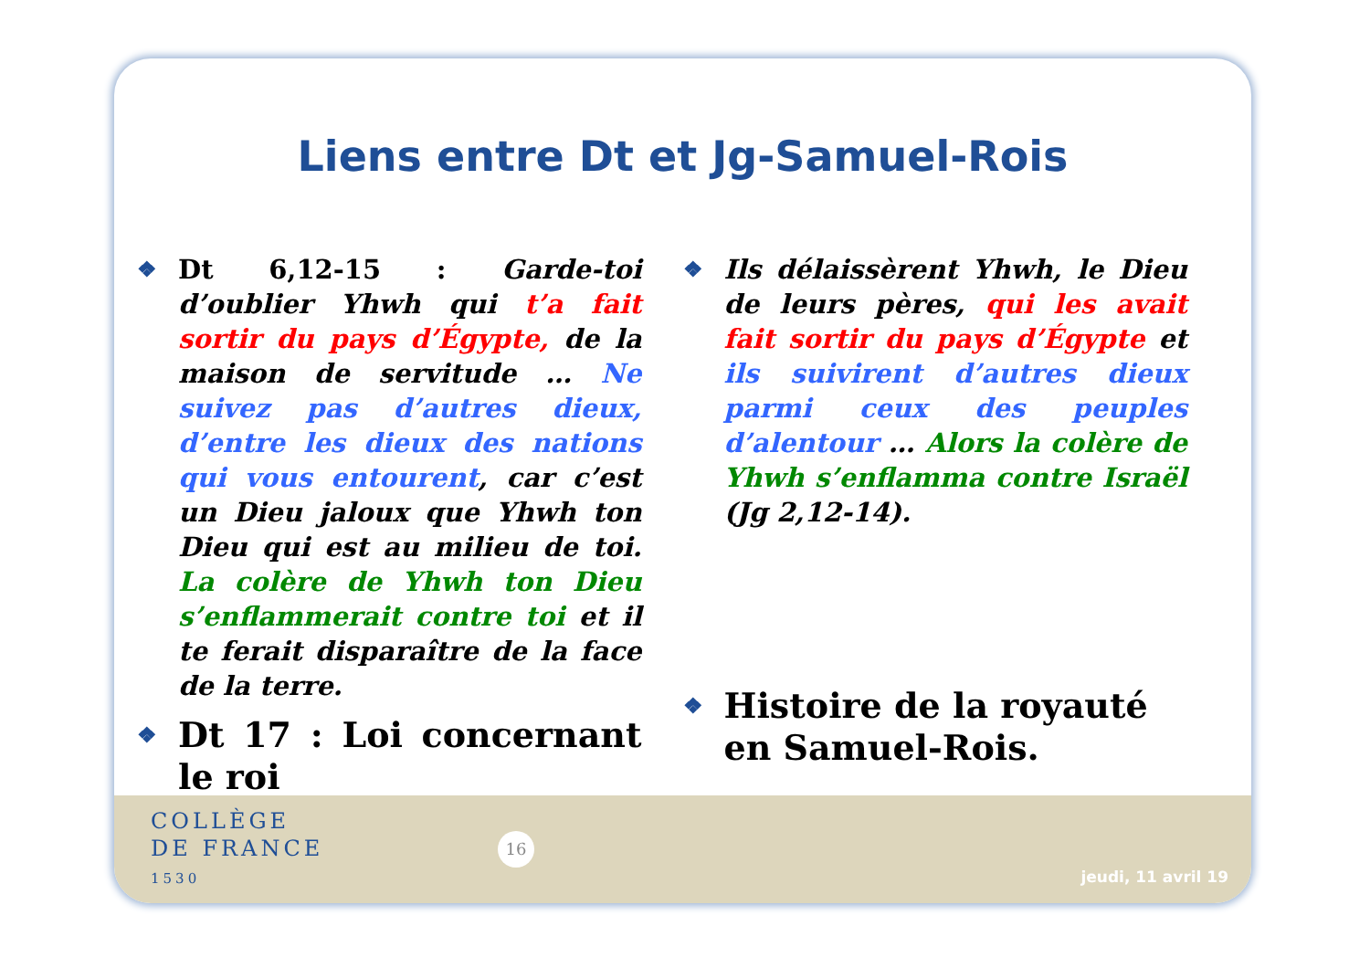Liens entre Dt et Jg-Samuel-Rois
❖
Dt 6,12-15 : Garde-toi d’oublier Yhwh qui t’a fait sortir du pays d’Égypte, de la maison de servitude … Ne suivez pas d’autres dieux, d’entre les dieux des nations qui vous entourent, car c’est un Dieu jaloux que Yhwh ton Dieu qui est au milieu de toi. La colère de Yhwh ton Dieu s’enflammerait contre toi et il te ferait disparaître de la face de la terre.
❖
Dt 17 : Loi concernant le roi
❖
Ils délaissèrent Yhwh, le Dieu de leurs pères, qui les avait fait sortir du pays d’Égypte et ils suivirent d’autres dieux parmi ceux des peuples d’alentour … Alors la colère de Yhwh s’enflamma contre Israël (Jg 2,12-14).
❖
Histoire de la royauté en Samuel-Rois.
COLLÈGE
DE FRANCE
1530
16
jeudi, 11 avril 19